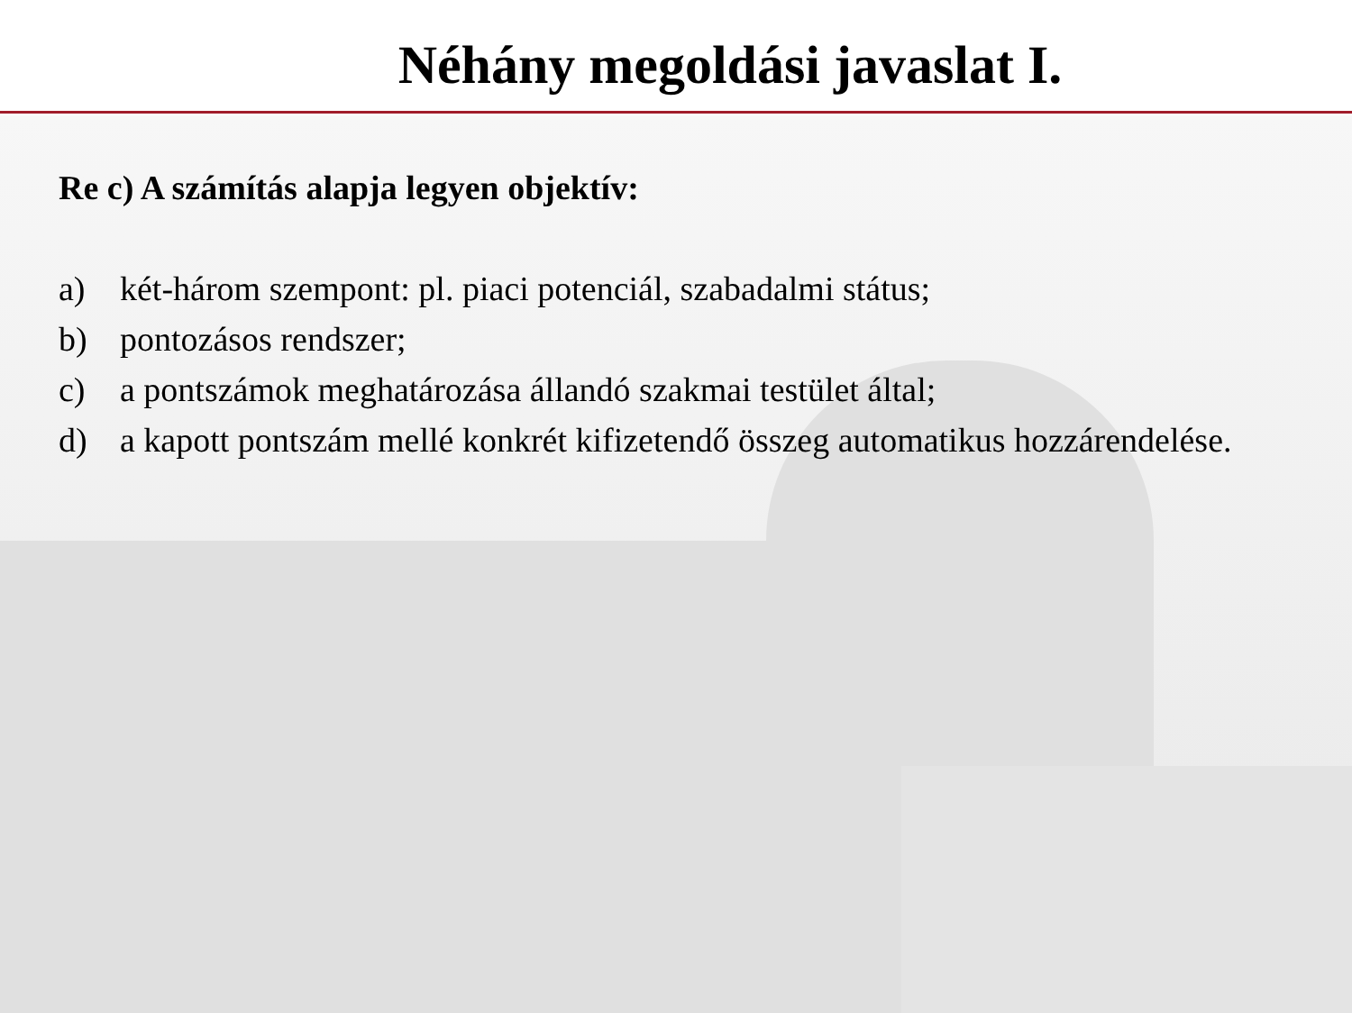Néhány megoldási javaslat I.
Re c) A számítás alapja legyen objektív:
a) két-három szempont: pl. piaci potenciál, szabadalmi státus;
b) pontozásos rendszer;
c) a pontszámok meghatározása állandó szakmai testület által;
d) a kapott pontszám mellé konkrét kifizetendő összeg automatikus hozzárendelése.